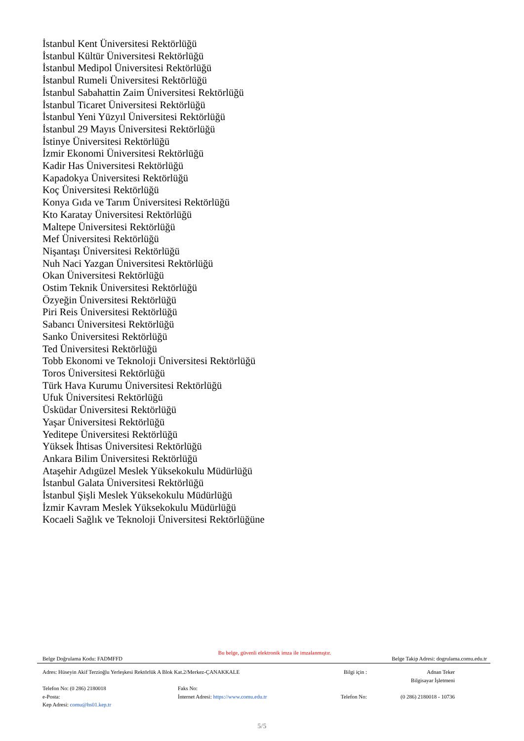İstanbul Kent Üniversitesi Rektörlüğü
İstanbul Kültür Üniversitesi Rektörlüğü
İstanbul Medipol Üniversitesi Rektörlüğü
İstanbul Rumeli Üniversitesi Rektörlüğü
İstanbul Sabahattin Zaim Üniversitesi Rektörlüğü
İstanbul Ticaret Üniversitesi Rektörlüğü
İstanbul Yeni Yüzyıl Üniversitesi Rektörlüğü
İstanbul 29 Mayıs Üniversitesi Rektörlüğü
İstinye Üniversitesi Rektörlüğü
İzmir Ekonomi Üniversitesi Rektörlüğü
Kadir Has Üniversitesi Rektörlüğü
Kapadokya Üniversitesi Rektörlüğü
Koç Üniversitesi Rektörlüğü
Konya Gıda ve Tarım Üniversitesi Rektörlüğü
Kto Karatay Üniversitesi Rektörlüğü
Maltepe Üniversitesi Rektörlüğü
Mef Üniversitesi Rektörlüğü
Nişantaşı Üniversitesi Rektörlüğü
Nuh Naci Yazgan Üniversitesi Rektörlüğü
Okan Üniversitesi Rektörlüğü
Ostim Teknik Üniversitesi Rektörlüğü
Özyeğin Üniversitesi Rektörlüğü
Piri Reis Üniversitesi Rektörlüğü
Sabancı Üniversitesi Rektörlüğü
Sanko Üniversitesi Rektörlüğü
Ted Üniversitesi Rektörlüğü
Tobb Ekonomi ve Teknoloji Üniversitesi Rektörlüğü
Toros Üniversitesi Rektörlüğü
Türk Hava Kurumu Üniversitesi Rektörlüğü
Ufuk Üniversitesi Rektörlüğü
Üsküdar Üniversitesi Rektörlüğü
Yaşar Üniversitesi Rektörlüğü
Yeditepe Üniversitesi Rektörlüğü
Yüksek İhtisas Üniversitesi Rektörlüğü
Ankara Bilim Üniversitesi Rektörlüğü
Ataşehir Adıgüzel Meslek Yüksekokulu Müdürlüğü
İstanbul Galata Üniversitesi Rektörlüğü
İstanbul Şişli Meslek Yüksekokulu Müdürlüğü
İzmir Kavram Meslek Yüksekokulu Müdürlüğü
Kocaeli Sağlık ve Teknoloji Üniversitesi Rektörlüğüne
Bu belge, güvenli elektronik imza ile imzalanmıştır.
Belge Doğrulama Kodu: FADMFFD Belge Takip Adresi: dogrulama.comu.edu.tr
Adres: Hüseyin Akif Terzioğlu Yerleşkesi Rektörlük A Blok Kat.2/Merkez-ÇANAKKALE Bilgi için : Adnan Teker
Bilgisayar İşletmeni
Telefon No: (0 286) 2180018 Faks No:
e-Posta: İnternet Adresi: https://www.comu.edu.tr Telefon No: (0 286) 2180018 - 10736
Kep Adresi: comu@hs01.kep.tr
5/5